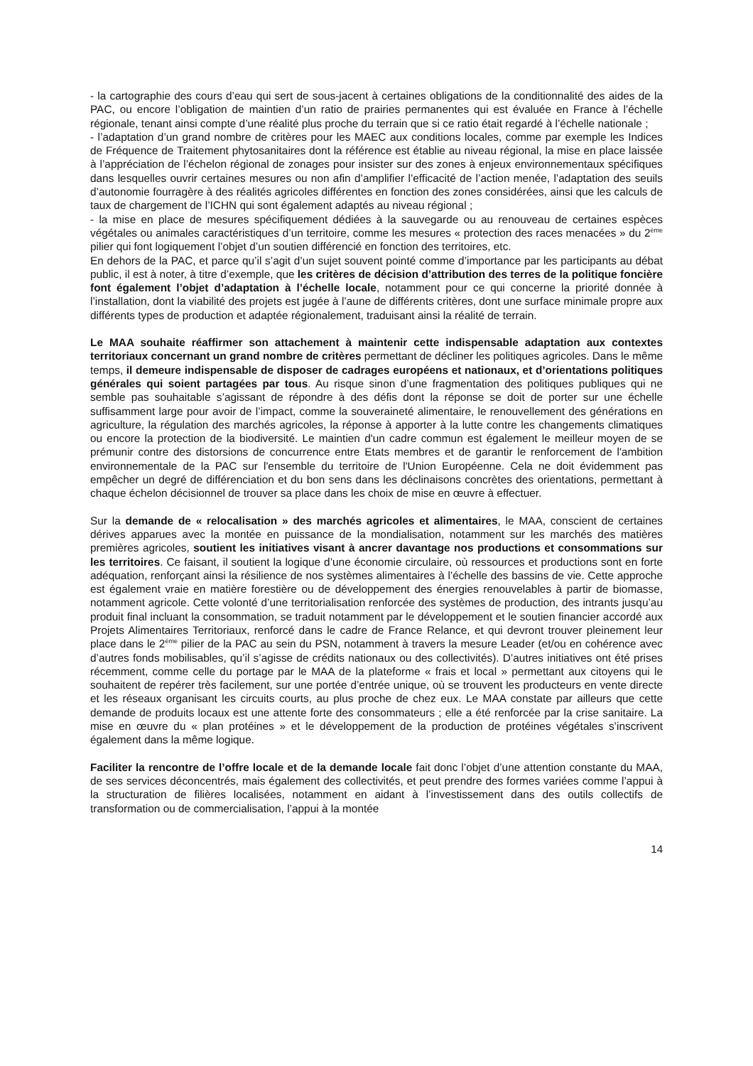- la cartographie des cours d’eau qui sert de sous-jacent à certaines obligations de la conditionnalité des aides de la PAC, ou encore l’obligation de maintien d’un ratio de prairies permanentes qui est évaluée en France à l’échelle régionale, tenant ainsi compte d’une réalité plus proche du terrain que si ce ratio était regardé à l’échelle nationale ;
- l’adaptation d’un grand nombre de critères pour les MAEC aux conditions locales, comme par exemple les Indices de Fréquence de Traitement phytosanitaires dont la référence est établie au niveau régional, la mise en place laissée à l’appréciation de l’échelon régional de zonages pour insister sur des zones à enjeux environnementaux spécifiques dans lesquelles ouvrir certaines mesures ou non afin d’amplifier l’efficacité de l’action menée, l’adaptation des seuils d’autonomie fourragère à des réalités agricoles différentes en fonction des zones considérées, ainsi que les calculs de taux de chargement de l’ICHN qui sont également adaptés au niveau régional ;
- la mise en place de mesures spécifiquement dédiées à la sauvegarde ou au renouveau de certaines espèces végétales ou animales caractéristiques d’un territoire, comme les mesures « protection des races menacées » du 2<sup>ème</sup> pilier qui font logiquement l’objet d’un soutien différencié en fonction des territoires, etc.
En dehors de la PAC, et parce qu’il s’agit d’un sujet souvent pointé comme d’importance par les participants au débat public, il est à noter, à titre d’exemple, que les critères de décision d’attribution des terres de la politique foncière font également l’objet d’adaptation à l’échelle locale, notamment pour ce qui concerne la priorité donnée à l’installation, dont la viabilité des projets est jugée à l’aune de différents critères, dont une surface minimale propre aux différents types de production et adaptée régionalement, traduisant ainsi la réalité de terrain.
Le MAA souhaite réaffirmer son attachement à maintenir cette indispensable adaptation aux contextes territoriaux concernant un grand nombre de critères permettant de décliner les politiques agricoles. Dans le même temps, il demeure indispensable de disposer de cadrages européens et nationaux, et d’orientations politiques générales qui soient partagées par tous. Au risque sinon d’une fragmentation des politiques publiques qui ne semble pas souhaitable s’agissant de répondre à des défis dont la réponse se doit de porter sur une échelle suffisamment large pour avoir de l’impact, comme la souveraineté alimentaire, le renouvellement des générations en agriculture, la régulation des marchés agricoles, la réponse à apporter à la lutte contre les changements climatiques ou encore la protection de la biodiversité. Le maintien d'un cadre commun est également le meilleur moyen de se prémunir contre des distorsions de concurrence entre Etats membres et de garantir le renforcement de l'ambition environnementale de la PAC sur l'ensemble du territoire de l'Union Européenne. Cela ne doit évidemment pas empêcher un degré de différenciation et du bon sens dans les déclinaisons concrètes des orientations, permettant à chaque échelon décisionnel de trouver sa place dans les choix de mise en œuvre à effectuer.
Sur la demande de « relocalisation » des marchés agricoles et alimentaires, le MAA, conscient de certaines dérives apparues avec la montée en puissance de la mondialisation, notamment sur les marchés des matières premières agricoles, soutient les initiatives visant à ancrer davantage nos productions et consommations sur les territoires. Ce faisant, il soutient la logique d’une économie circulaire, où ressources et productions sont en forte adéquation, renforçant ainsi la résilience de nos systèmes alimentaires à l’échelle des bassins de vie. Cette approche est également vraie en matière forestière ou de développement des énergies renouvelables à partir de biomasse, notamment agricole. Cette volonté d’une territorialisation renforcée des systèmes de production, des intrants jusqu’au produit final incluant la consommation, se traduit notamment par le développement et le soutien financier accordé aux Projets Alimentaires Territoriaux, renforcé dans le cadre de France Relance, et qui devront trouver pleinement leur place dans le 2<sup>ème</sup> pilier de la PAC au sein du PSN, notamment à travers la mesure Leader (et/ou en cohérence avec d’autres fonds mobilisables, qu’il s’agisse de crédits nationaux ou des collectivités). D’autres initiatives ont été prises récemment, comme celle du portage par le MAA de la plateforme « frais et local » permettant aux citoyens qui le souhaitent de repérer très facilement, sur une portée d’entrée unique, où se trouvent les producteurs en vente directe et les réseaux organisant les circuits courts, au plus proche de chez eux. Le MAA constate par ailleurs que cette demande de produits locaux est une attente forte des consommateurs ; elle a été renforcée par la crise sanitaire. La mise en œuvre du « plan protéines » et le développement de la production de protéines végétales s’inscrivent également dans la même logique.
Faciliter la rencontre de l’offre locale et de la demande locale fait donc l’objet d’une attention constante du MAA, de ses services déconcentrés, mais également des collectivités, et peut prendre des formes variées comme l’appui à la structuration de filières localisées, notamment en aidant à l’investissement dans des outils collectifs de transformation ou de commercialisation, l’appui à la montée
14